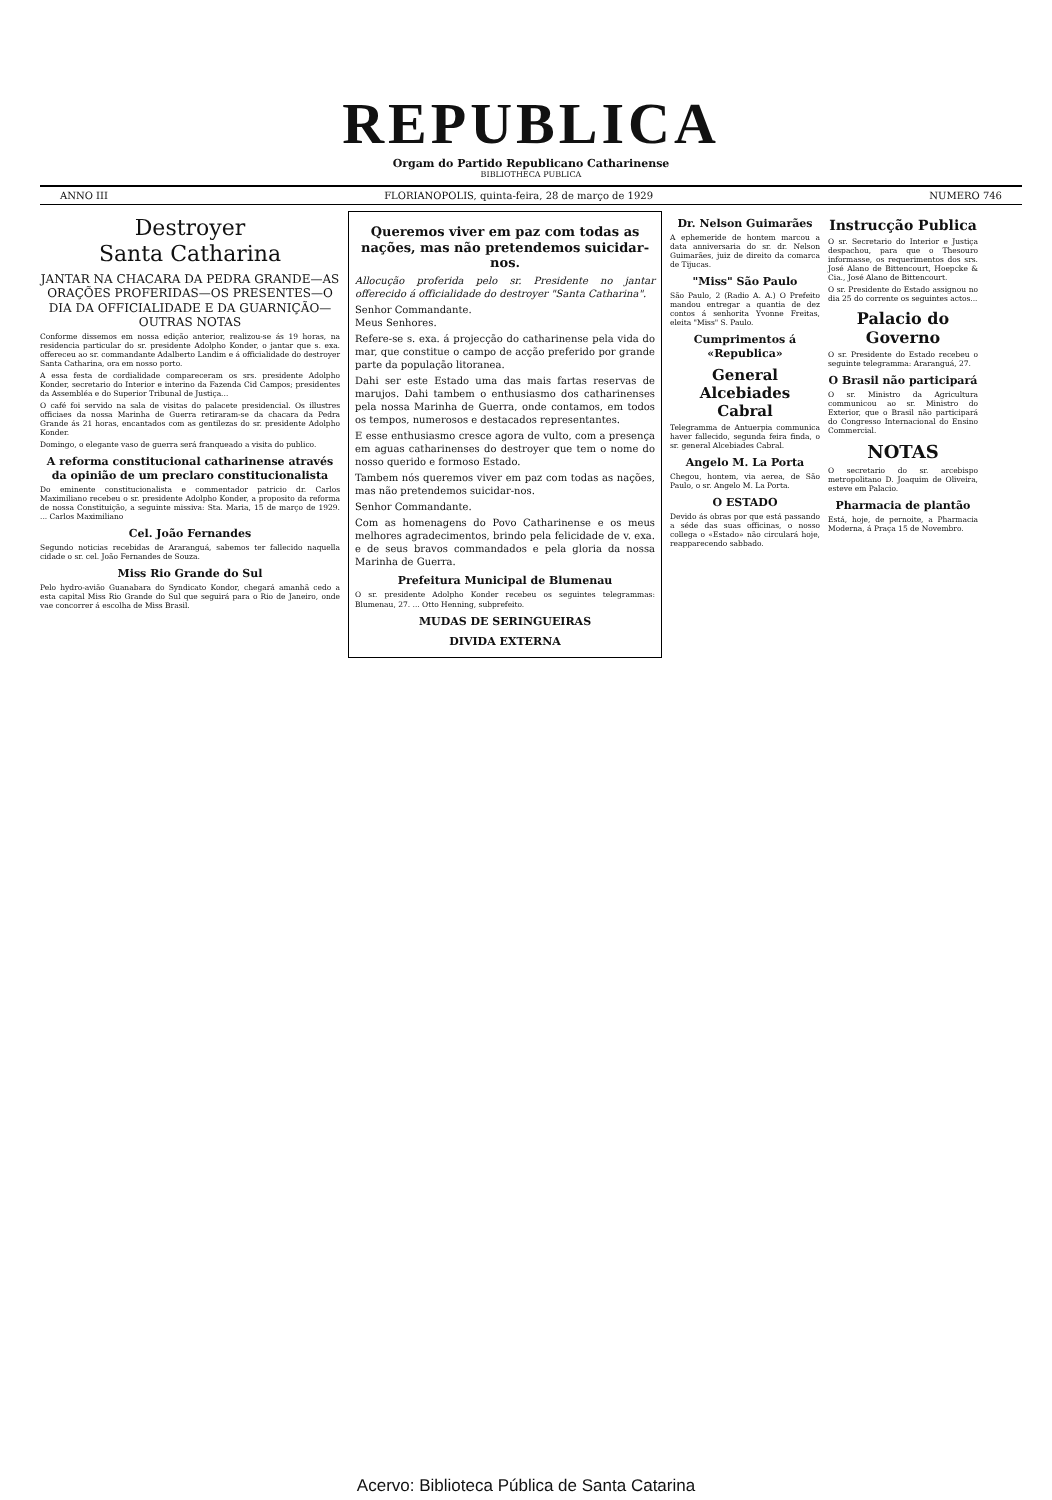REPUBLICA
Orgam do Partido Republicano Catharinense
BIBLIOTHECA PUBLICA
ANNO III FLORIANOPOLIS, quinta-feira, 28 de março de 1929 NUMERO 746
Destroyer
Santa Catharina
JANTAR NA CHACARA DA PEDRA GRANDE—AS ORAÇÕES PROFERIDAS—OS PRESENTES—O DIA DA OFFICIALIDADE E DA GUARNIÇÃO—OUTRAS NOTAS
Conforme dissemos em nossa edição anterior, realizou-se ás 19 horas, na residencia particular do sr. presidente Adolpho Konder, o jantar que s. exa. offereceu ao sr. commandante Adalberto Landim e á officialidade do destroyer Santa Catharina, ora em nosso porto.
A essa festa de cordialidade compareceram os srs. presidente Adolpho Konder, secretario do Interior e interino da Fazenda Cid Campos; presidentes da Assembléa e do Superior Tribunal de Justiça...
O café foi servido na sala de visitas do palacete presidencial. Os illustres officiaes da nossa Marinha de Guerra retiraram-se da chacara da Pedra Grande ás 21 horas, encantados com as gentilezas do sr. presidente Adolpho Konder.
Domingo, o elegante vaso de guerra será franqueado a visita do publico.
A reforma constitucional catharinense através da opinião de um preclaro constitucionalista
Do eminente constitucionalista e commentador patricio dr. Carlos Maximiliano recebeu o sr. presidente Adolpho Konder, a proposito da reforma de nossa Constituição, a seguinte missiva: Sta. Maria, 15 de março de 1929. ... Carlos Maximiliano
Cel. João Fernandes
Segundo noticias recebidas de Araranguá, sabemos ter fallecido naquella cidade o sr. cel. João Fernandes de Souza.
Miss Rio Grande do Sul
Pelo hydro-avião Guanabara do Syndicato Kondor, chegará amanhã cedo a esta capital Miss Rio Grande do Sul que seguirá para o Rio de Janeiro, onde vae concorrer á escolha de Miss Brasil.
Queremos viver em paz com todas as nações, mas não pretendemos suicidar-nos.
Allocução proferida pelo sr. Presidente no jantar offerecido á officialidade do destroyer "Santa Catharina".
Senhor Commandante.
Meus Senhores.
Refere-se s. exa. á projecção do catharinense pela vida do mar, que constitue o campo de acção preferido por grande parte da população litoranea.
Dahi ser este Estado uma das mais fartas reservas de marujos. Dahi tambem o enthusiasmo dos catharinenses pela nossa Marinha de Guerra, onde contamos, em todos os tempos, numerosos e destacados representantes.
E esse enthusiasmo cresce agora de vulto, com a presença em aguas catharinenses do destroyer que tem o nome do nosso querido e formoso Estado.
Tambem nós queremos viver em paz com todas as nações, mas não pretendemos suicidar-nos.
Senhor Commandante.
Com as homenagens do Povo Catharinense e os meus melhores agradecimentos, brindo pela felicidade de v. exa. e de seus bravos commandados e pela gloria da nossa Marinha de Guerra.
Prefeitura Municipal de Blumenau
O sr. presidente Adolpho Konder recebeu os seguintes telegrammas: Blumenau, 27. ... Otto Henning, subprefeito.
MUDAS DE SERINGUEIRAS
DIVIDA EXTERNA
Dr. Nelson Guimarães
A ephemeride de hontem marcou a data anniversaria do sr. dr. Nelson Guimarães, juiz de direito da comarca de Tijucas.
"Miss" São Paulo
São Paulo, 2 (Radio A. A.) O Prefeito mandou entregar a quantia de dez contos á senhorita Yvonne Freitas, eleita "Miss" S. Paulo.
Cumprimentos á «Republica»
General Alcebiades Cabral
Telegramma de Antuerpia communica haver fallecido, segunda feira finda, o sr. general Alcebiades Cabral.
Angelo M. La Porta
Chegou, hontem, via aerea, de São Paulo, o sr. Angelo M. La Porta.
O ESTADO
Devido ás obras por que está passando a séde das suas officinas, o nosso collega o «Estado» não circulará hoje, reapparecendo sabbado.
Instrucção Publica
O sr. Secretario do Interior e Justiça despachou, para que o Thesouro informasse, os requerimentos dos srs. José Alano de Bittencourt, Hoepcke & Cia., José Alano de Bittencourt.
O sr. Presidente do Estado assignou no dia 25 do corrente os seguintes actos...
Palacio do Governo
O sr. Presidente do Estado recebeu o seguinte telegramma: Araranguá, 27.
O Brasil não participará
O sr. Ministro da Agricultura communicou ao sr. Ministro do Exterior, que o Brasil não participará do Congresso Internacional do Ensino Commercial.
NOTAS
O secretario do sr. arcebispo metropolitano D. Joaquim de Oliveira, esteve em Palacio.
Pharmacia de plantão
Está, hoje, de pernoite, a Pharmacia Moderna, á Praça 15 de Novembro.
Acervo: Biblioteca Pública de Santa Catarina